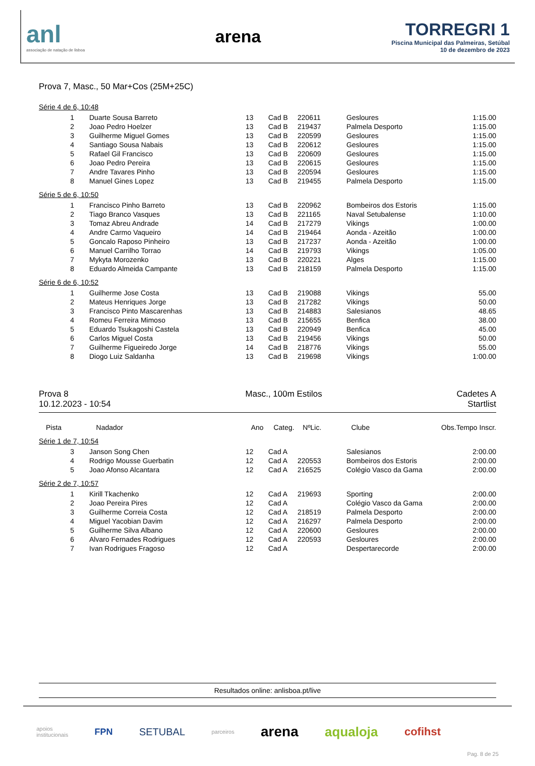anl
associação de natação de lisboa
arena
TORREGRI 1
Piscina Municipal das Palmeiras, Setúbal
10 de dezembro de 2023
Prova 7, Masc., 50 Mar+Cos (25M+25C)
Série 4 de 6, 10:48
| 1 | Duarte Sousa Barreto | 13 | Cad B | 220611 | Gesloures | 1:15.00 |
| 2 | Joao Pedro Hoelzer | 13 | Cad B | 219437 | Palmela Desporto | 1:15.00 |
| 3 | Guilherme Miguel Gomes | 13 | Cad B | 220599 | Gesloures | 1:15.00 |
| 4 | Santiago Sousa Nabais | 13 | Cad B | 220612 | Gesloures | 1:15.00 |
| 5 | Rafael Gil Francisco | 13 | Cad B | 220609 | Gesloures | 1:15.00 |
| 6 | Joao Pedro Pereira | 13 | Cad B | 220615 | Gesloures | 1:15.00 |
| 7 | Andre Tavares Pinho | 13 | Cad B | 220594 | Gesloures | 1:15.00 |
| 8 | Manuel Gines Lopez | 13 | Cad B | 219455 | Palmela Desporto | 1:15.00 |
Série 5 de 6, 10:50
| 1 | Francisco Pinho Barreto | 13 | Cad B | 220962 | Bombeiros dos Estoris | 1:15.00 |
| 2 | Tiago Branco Vasques | 13 | Cad B | 221165 | Naval Setubalense | 1:10.00 |
| 3 | Tomaz Abreu Andrade | 14 | Cad B | 217279 | Vikings | 1:00.00 |
| 4 | Andre Carmo Vaqueiro | 14 | Cad B | 219464 | Aonda - Azeitão | 1:00.00 |
| 5 | Goncalo Raposo Pinheiro | 13 | Cad B | 217237 | Aonda - Azeitão | 1:00.00 |
| 6 | Manuel Carrilho Torrao | 14 | Cad B | 219793 | Vikings | 1:05.00 |
| 7 | Mykyta Morozenko | 13 | Cad B | 220221 | Alges | 1:15.00 |
| 8 | Eduardo Almeida Campante | 13 | Cad B | 218159 | Palmela Desporto | 1:15.00 |
Série 6 de 6, 10:52
| 1 | Guilherme Jose Costa | 13 | Cad B | 219088 | Vikings | 55.00 |
| 2 | Mateus Henriques Jorge | 13 | Cad B | 217282 | Vikings | 50.00 |
| 3 | Francisco Pinto Mascarenhas | 13 | Cad B | 214883 | Salesianos | 48.65 |
| 4 | Romeu Ferreira Mimoso | 13 | Cad B | 215655 | Benfica | 38.00 |
| 5 | Eduardo Tsukagoshi Castela | 13 | Cad B | 220949 | Benfica | 45.00 |
| 6 | Carlos Miguel Costa | 13 | Cad B | 219456 | Vikings | 50.00 |
| 7 | Guilherme Figueiredo Jorge | 14 | Cad B | 218776 | Vikings | 55.00 |
| 8 | Diogo Luiz Saldanha | 13 | Cad B | 219698 | Vikings | 1:00.00 |
Prova 8
10.12.2023 - 10:54
Masc., 100m Estilos Cadetes A
Startlist
| Pista | Nadador | Ano | Categ. | NºLic. | Clube | Obs. | Tempo Inscr. |
| --- | --- | --- | --- | --- | --- | --- | --- |
Série 1 de 7, 10:54
| 3 | Janson Song Chen | 12 | Cad A | | Salesianos | 2:00.00 |
| 4 | Rodrigo Mousse Guerbatin | 12 | Cad A | 220553 | Bombeiros dos Estoris | 2:00.00 |
| 5 | Joao Afonso Alcantara | 12 | Cad A | 216525 | Colégio Vasco da Gama | 2:00.00 |
Série 2 de 7, 10:57
| 1 | Kirill Tkachenko | 12 | Cad A | 219693 | Sporting | 2:00.00 |
| 2 | Joao Pereira Pires | 12 | Cad A | | Colégio Vasco da Gama | 2:00.00 |
| 3 | Guilherme Correia Costa | 12 | Cad A | 218519 | Palmela Desporto | 2:00.00 |
| 4 | Miguel Yacobian Davim | 12 | Cad A | 216297 | Palmela Desporto | 2:00.00 |
| 5 | Guilherme Silva Albano | 12 | Cad A | 220600 | Gesloures | 2:00.00 |
| 6 | Alvaro Fernades Rodrigues | 12 | Cad A | 220593 | Gesloures | 2:00.00 |
| 7 | Ivan Rodrigues Fragoso | 12 | Cad A | | Despertarecorde | 2:00.00 |
Resultados online: anlisboa.pt/live
apoios
institucionais FPN SETUBAL parceiros arena aqualoja cofihst Pag. 8 de 25